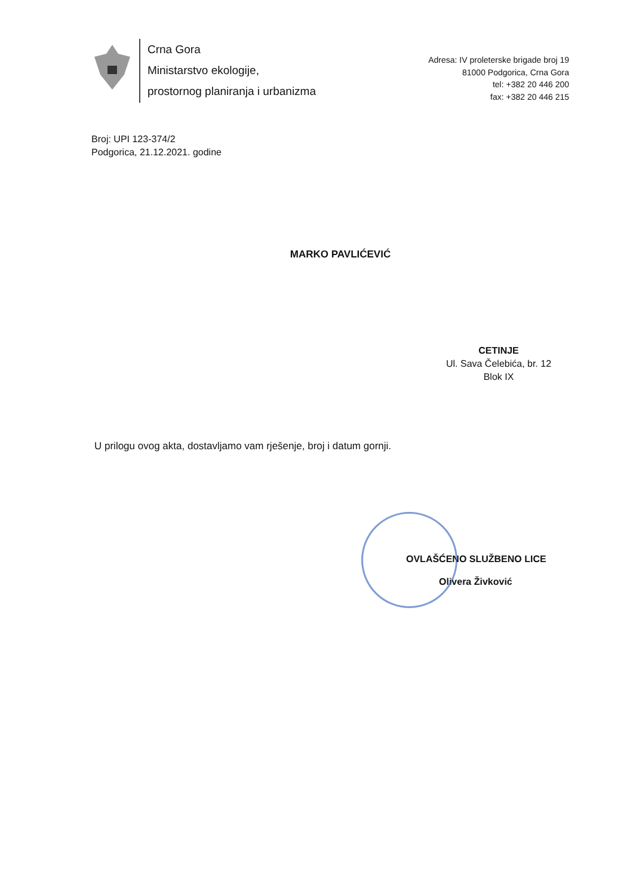Crna Gora
Ministarstvo ekologije,
prostornog planiranja i urbanizma
Adresa: IV proleterske brigade broj 19
81000 Podgorica, Crna Gora
tel: +382 20 446 200
fax: +382 20 446 215
Broj: UPI 123-374/2
Podgorica, 21.12.2021. godine
MARKO PAVLIĆEVIĆ
CETINJE
Ul. Sava Čelebića, br. 12
Blok IX
U prilogu ovog akta, dostavljamo vam rješenje, broj i datum gornji.
OVLAŠĆENO SLUŽBENO LICE
Olivera Živković